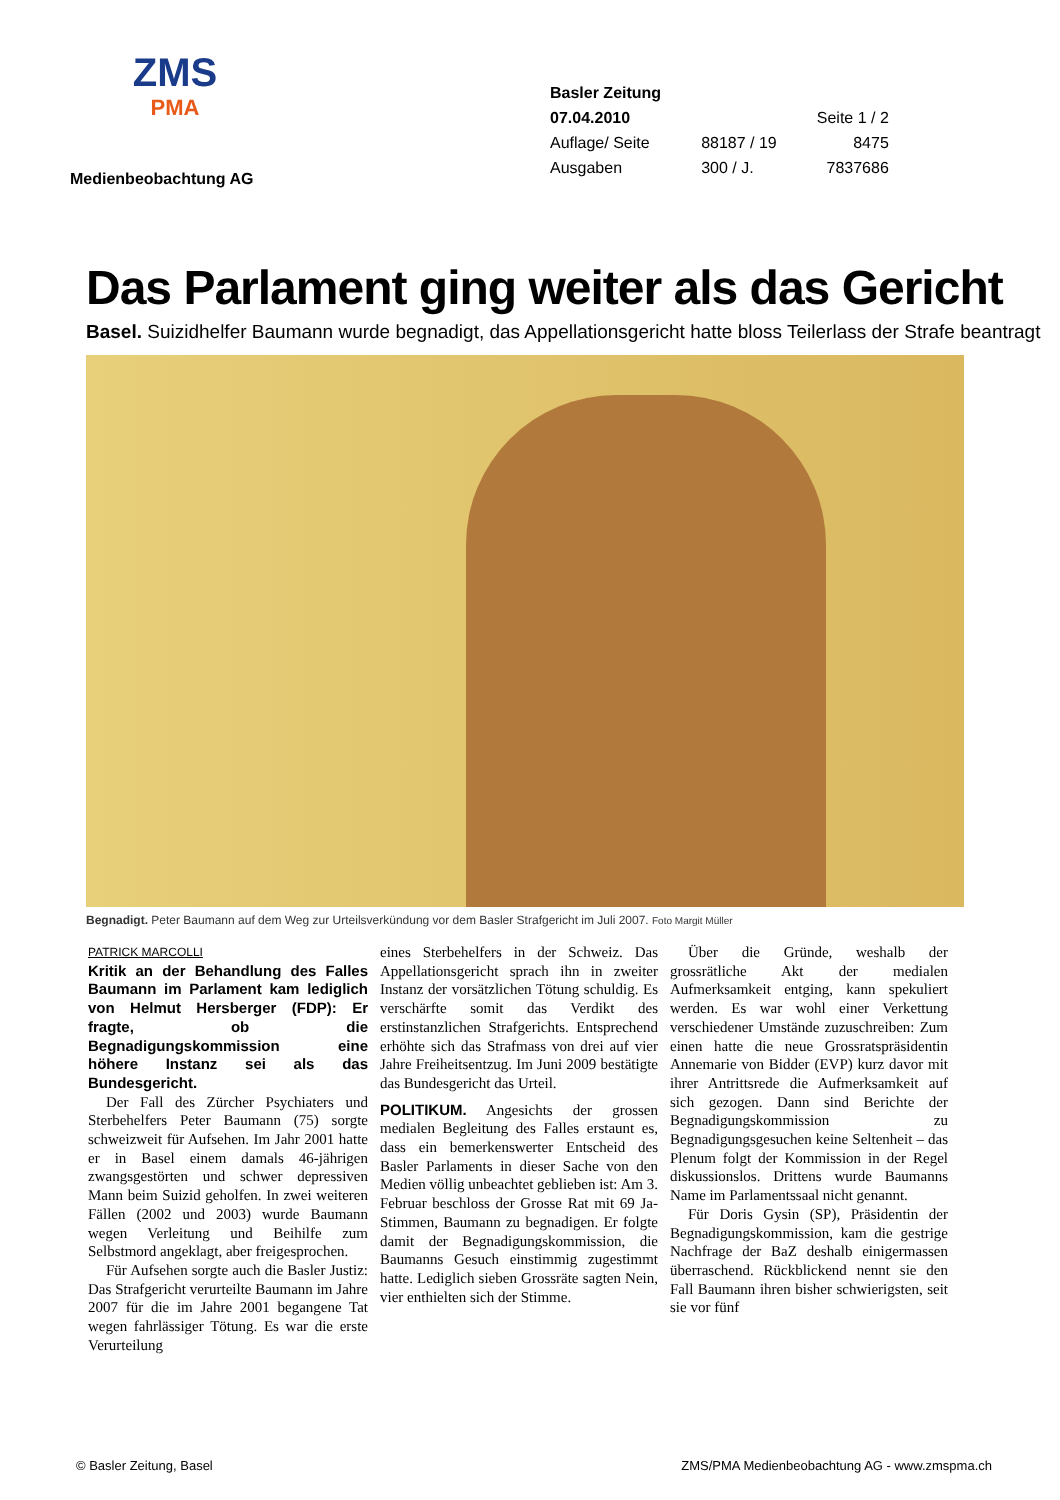ZMS
PMA
Medienbeobachtung AG
| Basler Zeitung | | |
| 07.04.2010 | | Seite 1 / 2 |
| Auflage/ Seite | 88187 / 19 | 8475 |
| Ausgaben | 300 / J. | 7837686 |
Das Parlament ging weiter als das Gericht
Basel. Suizidhelfer Baumann wurde begnadigt, das Appellationsgericht hatte bloss Teilerlass der Strafe beantragt
Begnadigt. Peter Baumann auf dem Weg zur Urteilsverkündung vor dem Basler Strafgericht im Juli 2007. Foto Margit Müller
PATRICK MARCOLLI
Kritik an der Behandlung des Falles Baumann im Parlament kam lediglich von Helmut Hersberger (FDP): Er fragte, ob die Begnadigungskommission eine höhere Instanz sei als das Bundesgericht.
Der Fall des Zürcher Psychiaters und Sterbehelfers Peter Baumann (75) sorgte schweizweit für Aufsehen. Im Jahr 2001 hatte er in Basel einem damals 46-jährigen zwangsgestörten und schwer depressiven Mann beim Suizid geholfen. In zwei weiteren Fällen (2002 und 2003) wurde Baumann wegen Verleitung und Beihilfe zum Selbstmord angeklagt, aber freigesprochen.
Für Aufsehen sorgte auch die Basler Justiz: Das Strafgericht verurteilte Baumann im Jahre 2007 für die im Jahre 2001 begangene Tat wegen fahrlässiger Tötung. Es war die erste Verurteilung
eines Sterbehelfers in der Schweiz. Das Appellationsgericht sprach ihn in zweiter Instanz der vorsätzlichen Tötung schuldig. Es verschärfte somit das Verdikt des erstinstanzlichen Strafgerichts. Entsprechend erhöhte sich das Strafmass von drei auf vier Jahre Freiheitsentzug. Im Juni 2009 bestätigte das Bundesgericht das Urteil.
POLITIKUM. Angesichts der grossen medialen Begleitung des Falles erstaunt es, dass ein bemerkenswerter Entscheid des Basler Parlaments in dieser Sache von den Medien völlig unbeachtet geblieben ist: Am 3. Februar beschloss der Grosse Rat mit 69 Ja-Stimmen, Baumann zu begnadigen. Er folgte damit der Begnadigungskommission, die Baumanns Gesuch einstimmig zugestimmt hatte. Lediglich sieben Grossräte sagten Nein, vier enthielten sich der Stimme.
Über die Gründe, weshalb der grossrätliche Akt der medialen Aufmerksamkeit entging, kann spekuliert werden. Es war wohl einer Verkettung verschiedener Umstände zuzuschreiben: Zum einen hatte die neue Grossratspräsidentin Annemarie von Bidder (EVP) kurz davor mit ihrer Antrittsrede die Aufmerksamkeit auf sich gezogen. Dann sind Berichte der Begnadigungskommission zu Begnadigungsgesuchen keine Seltenheit – das Plenum folgt der Kommission in der Regel diskussionslos. Drittens wurde Baumanns Name im Parlamentssaal nicht genannt.
Für Doris Gysin (SP), Präsidentin der Begnadigungskommission, kam die gestrige Nachfrage der BaZ deshalb einigermassen überraschend. Rückblickend nennt sie den Fall Baumann ihren bisher schwierigsten, seit sie vor fünf
© Basler Zeitung, Basel ZMS/PMA Medienbeobachtung AG - www.zmspma.ch